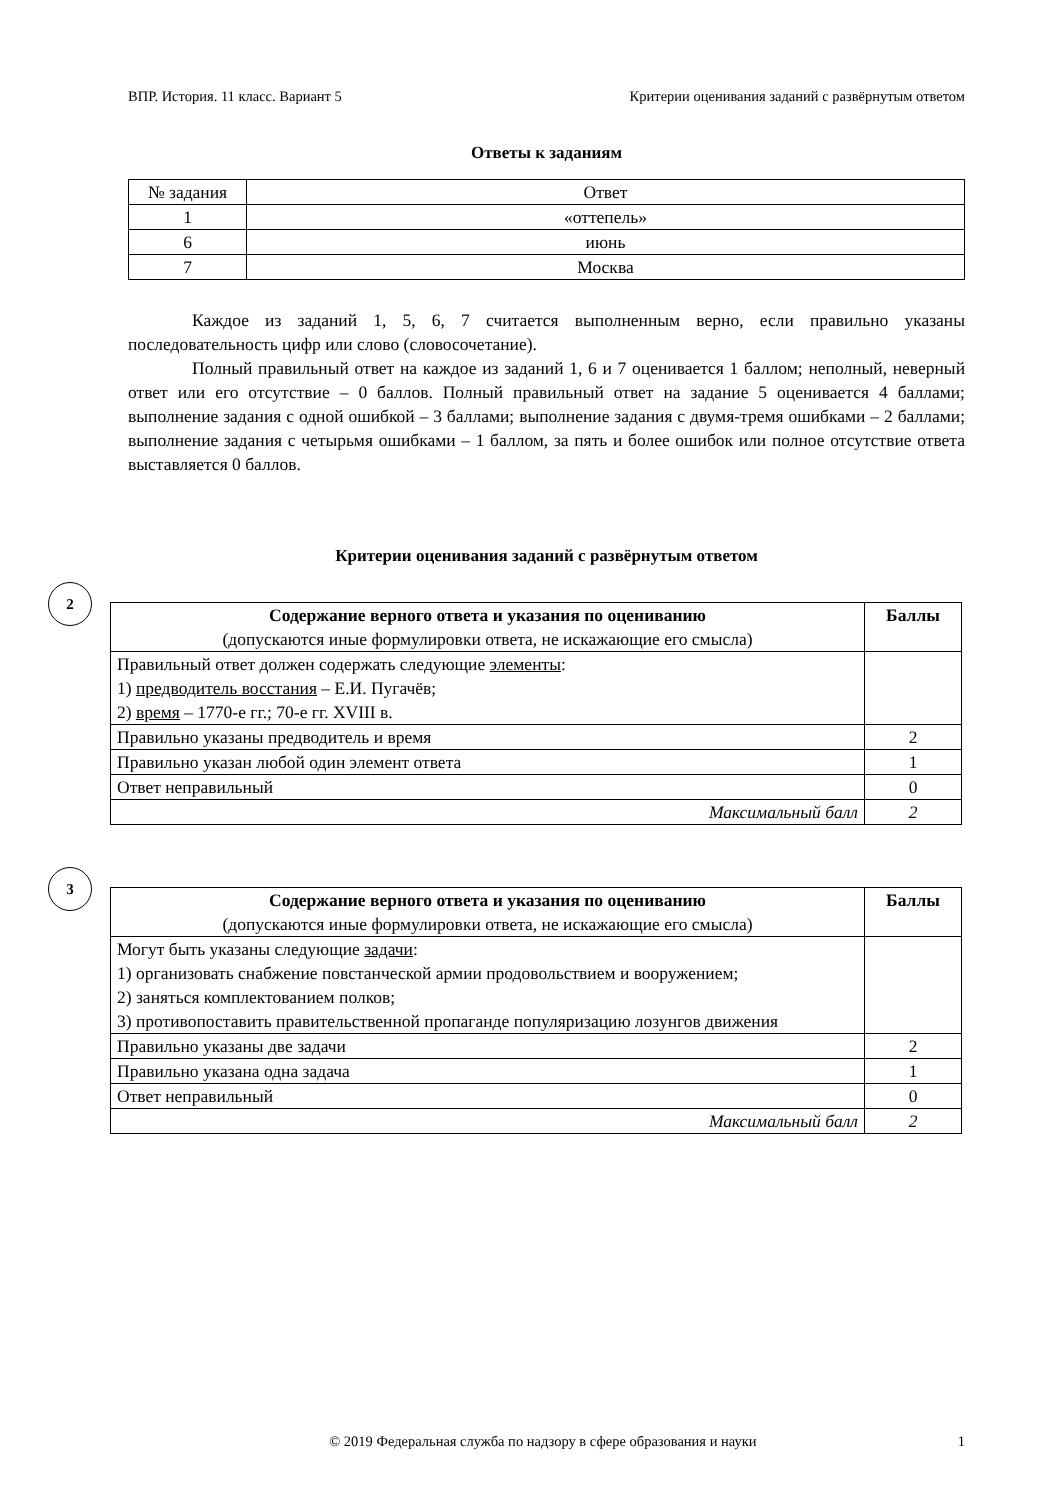ВПР. История. 11 класс. Вариант 5 Критерии оценивания заданий с развёрнутым ответом
Ответы к заданиям
| № задания | Ответ |
| 1 | «оттепель» |
| 6 | июнь |
| 7 | Москва |
Каждое из заданий 1, 5, 6, 7 считается выполненным верно, если правильно указаны последовательность цифр или слово (словосочетание).
Полный правильный ответ на каждое из заданий 1, 6 и 7 оценивается 1 баллом; неполный, неверный ответ или его отсутствие – 0 баллов. Полный правильный ответ на задание 5 оценивается 4 баллами; выполнение задания с одной ошибкой – 3 баллами; выполнение задания с двумя-тремя ошибками – 2 баллами; выполнение задания с четырьмя ошибками – 1 баллом, за пять и более ошибок или полное отсутствие ответа выставляется 0 баллов.
Критерии оценивания заданий с развёрнутым ответом
2
| Содержание верного ответа и указания по оцениванию (допускаются иные формулировки ответа, не искажающие его смысла) | Баллы |
| --- | --- |
| Правильный ответ должен содержать следующие элементы : 1) предводитель восстания – Е.И. Пугачёв; 2) время – 1770-е гг.; 70-е гг. XVIII в. | |
| Правильно указаны предводитель и время | 2 |
| Правильно указан любой один элемент ответа | 1 |
| Ответ неправильный | 0 |
| Максимальный балл | 2 |
3
| Содержание верного ответа и указания по оцениванию (допускаются иные формулировки ответа, не искажающие его смысла) | Баллы |
| --- | --- |
| Могут быть указаны следующие задачи : 1) организовать снабжение повстанческой армии продовольствием и вооружением; 2) заняться комплектованием полков; 3) противопоставить правительственной пропаганде популяризацию лозунгов движения | |
| Правильно указаны две задачи | 2 |
| Правильно указана одна задача | 1 |
| Ответ неправильный | 0 |
| Максимальный балл | 2 |
© 2019 Федеральная служба по надзору в сфере образования и науки 1